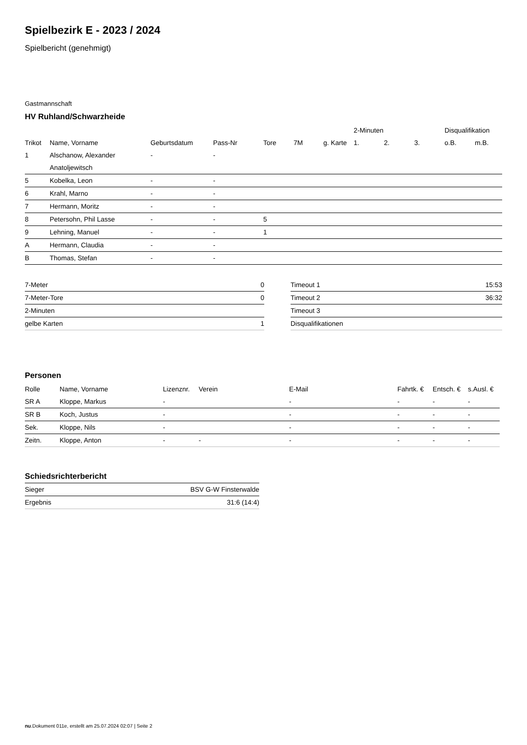Spielbezirk E - 2023 / 2024
Spielbericht (genehmigt)
Gastmannschaft
HV Ruhland/Schwarzheide
| | | | | | | | 2-Minuten | | | Disqualifikation | |
| Trikot | Name, Vorname | Geburtsdatum | Pass-Nr | Tore | 7M | g. Karte | 1. | 2. | 3. | o.B. | m.B. |
| 1 | Alschanow, Alexander | - | - | | | | | | | | |
| | Anatoljewitsch | | | | | | | | | | |
| 5 | Kobelka, Leon | - | - | | | | | | | | |
| 6 | Krahl, Marno | - | - | | | | | | | | |
| 7 | Hermann, Moritz | - | - | | | | | | | | |
| 8 | Petersohn, Phil Lasse | - | - | 5 | | | | | | | |
| 9 | Lehning, Manuel | - | - | 1 | | | | | | | |
| A | Hermann, Claudia | - | - | | | | | | | | |
| B | Thomas, Stefan | - | - | | | | | | | | |
| 7-Meter | 0 |
| 7-Meter-Tore | 0 |
| 2-Minuten | |
| gelbe Karten | 1 |
| Timeout 1 | 15:53 |
| Timeout 2 | 36:32 |
| Timeout 3 | |
| Disqualifikationen | |
Personen
| Rolle | Name, Vorname | Lizenznr. | Verein | E-Mail | Fahrtk. € | Entsch. € | s.Ausl. € |
| --- | --- | --- | --- | --- | --- | --- | --- |
| SR A | Kloppe, Markus | - | | - | - | - | - |
| SR B | Koch, Justus | - | | - | - | - | - |
| Sek. | Kloppe, Nils | - | | - | - | - | - |
| Zeitn. | Kloppe, Anton | - | - | - | - | - | - |
Schiedsrichterbericht
| Sieger | BSV G-W Finsterwalde |
| Ergebnis | 31:6 (14:4) |
nu.Dokument 011e, erstellt am 25.07.2024 02:07 | Seite 2